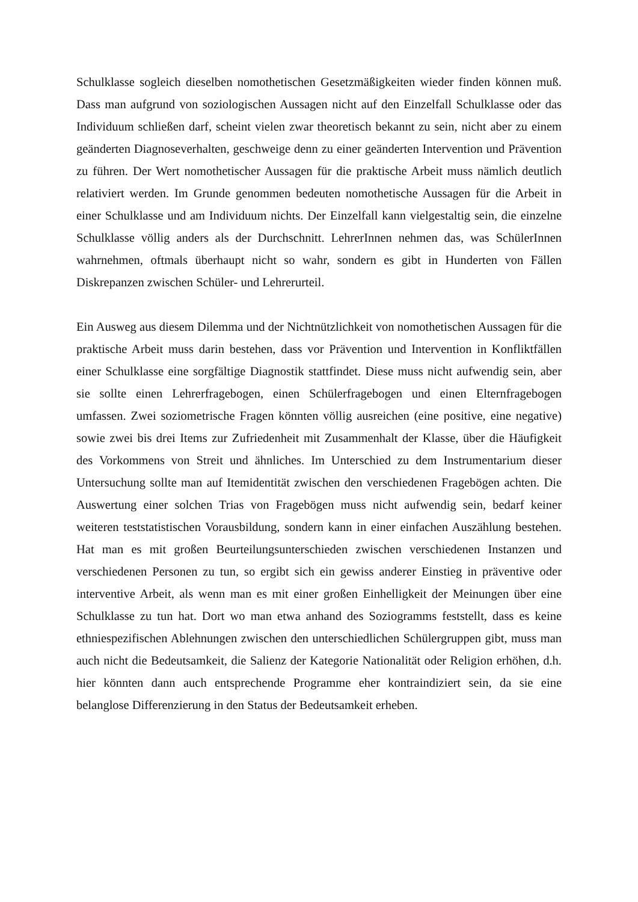Schulklasse sogleich dieselben nomothetischen Gesetzmäßigkeiten wieder finden können muß. Dass man aufgrund von soziologischen Aussagen nicht auf den Einzelfall Schulklasse oder das Individuum schließen darf, scheint vielen zwar theoretisch bekannt zu sein, nicht aber zu einem geänderten Diagnoseverhalten, geschweige denn zu einer geänderten Intervention und Prävention zu führen. Der Wert nomothetischer Aussagen für die praktische Arbeit muss nämlich deutlich relativiert werden. Im Grunde genommen bedeuten nomothetische Aussagen für die Arbeit in einer Schulklasse und am Individuum nichts. Der Einzelfall kann vielgestaltig sein, die einzelne Schulklasse völlig anders als der Durchschnitt. LehrerInnen nehmen das, was SchülerInnen wahrnehmen, oftmals überhaupt nicht so wahr, sondern es gibt in Hunderten von Fällen Diskrepanzen zwischen Schüler- und Lehrerurteil.
Ein Ausweg aus diesem Dilemma und der Nichtnützlichkeit von nomothetischen Aussagen für die praktische Arbeit muss darin bestehen, dass vor Prävention und Intervention in Konfliktfällen einer Schulklasse eine sorgfältige Diagnostik stattfindet. Diese muss nicht aufwendig sein, aber sie sollte einen Lehrerfragebogen, einen Schülerfragebogen und einen Elternfragebogen umfassen. Zwei soziometrische Fragen könnten völlig ausreichen (eine positive, eine negative) sowie zwei bis drei Items zur Zufriedenheit mit Zusammenhalt der Klasse, über die Häufigkeit des Vorkommens von Streit und ähnliches. Im Unterschied zu dem Instrumentarium dieser Untersuchung sollte man auf Itemidentität zwischen den verschiedenen Fragebögen achten. Die Auswertung einer solchen Trias von Fragebögen muss nicht aufwendig sein, bedarf keiner weiteren teststatistischen Vorausbildung, sondern kann in einer einfachen Auszählung bestehen. Hat man es mit großen Beurteilungsunterschieden zwischen verschiedenen Instanzen und verschiedenen Personen zu tun, so ergibt sich ein gewiss anderer Einstieg in präventive oder interventive Arbeit, als wenn man es mit einer großen Einhelligkeit der Meinungen über eine Schulklasse zu tun hat. Dort wo man etwa anhand des Soziogramms feststellt, dass es keine ethniespezifischen Ablehnungen zwischen den unterschiedlichen Schülergruppen gibt, muss man auch nicht die Bedeutsamkeit, die Salienz der Kategorie Nationalität oder Religion erhöhen, d.h. hier könnten dann auch entsprechende Programme eher kontraindiziert sein, da sie eine belanglose Differenzierung in den Status der Bedeutsamkeit erheben.